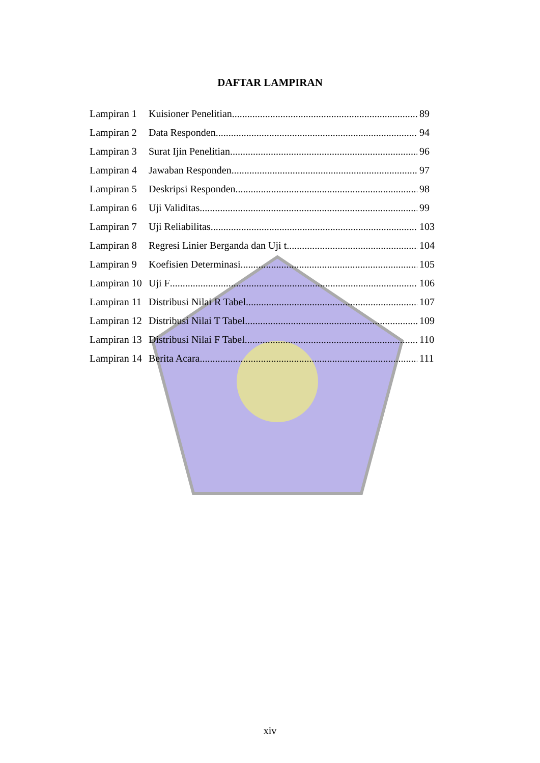DAFTAR LAMPIRAN
Lampiran 1 Kuisioner Penelitian 89
Lampiran 2 Data Responden 94
Lampiran 3 Surat Ijin Penelitian 96
Lampiran 4 Jawaban Responden 97
Lampiran 5 Deskripsi Responden 98
Lampiran 6 Uji Validitas 99
Lampiran 7 Uji Reliabilitas 103
Lampiran 8 Regresi Linier Berganda dan Uji t 104
Lampiran 9 Koefisien Determinasi 105
Lampiran 10 Uji F 106
Lampiran 11 Distribusi Nilai R Tabel 107
Lampiran 12 Distribusi Nilai T Tabel 109
Lampiran 13 Distribusi Nilai F Tabel 110
Lampiran 14 Berita Acara 111
xiv